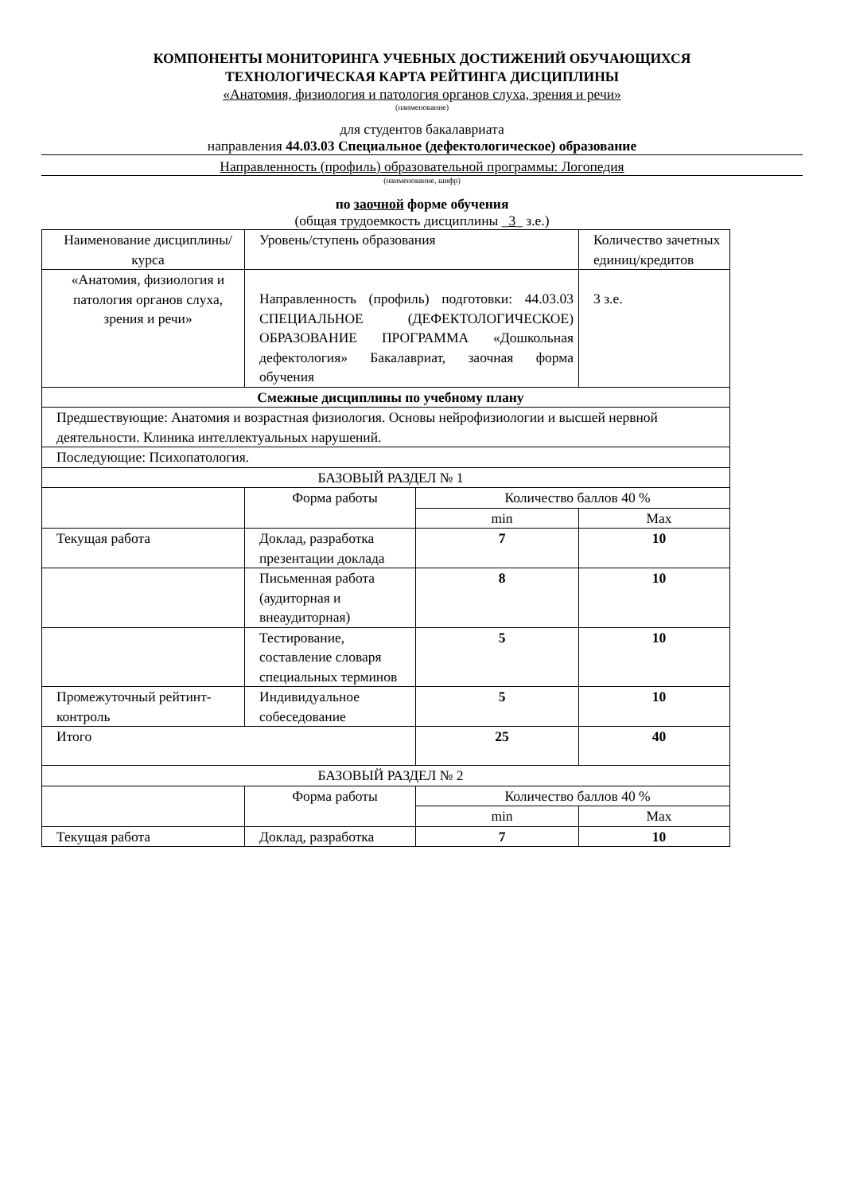КОМПОНЕНТЫ МОНИТОРИНГА УЧЕБНЫХ ДОСТИЖЕНИЙ ОБУЧАЮЩИХСЯ
ТЕХНОЛОГИЧЕСКАЯ КАРТА РЕЙТИНГА ДИСЦИПЛИНЫ
«Анатомия, физиология и патология органов слуха, зрения и речи»
(наименование)
для студентов бакалавриата
направления 44.03.03 Специальное (дефектологическое) образование
Направленность (профиль) образовательной программы: Логопедия
(наименование, шифр)
по заочной форме обучения
(общая трудоемкость дисциплины _3_ з.е.)
| Наименование дисциплины/курса | Уровень/ступень образования | | Количество зачетных единиц/кредитов |
| «Анатомия, физиология и патология органов слуха, зрения и речи» | Направленность (профиль) подготовки: 44.03.03 СПЕЦИАЛЬНОЕ (ДЕФЕКТОЛОГИЧЕСКОЕ) ОБРАЗОВАНИЕ ПРОГРАММА «Дошкольная дефектология» Бакалавриат, заочная форма обучения | | 3 з.е. |
| Смежные дисциплины по учебному плану | | | |
| Предшествующие: Анатомия и возрастная физиология. Основы нейрофизиологии и высшей нервной деятельности. Клиника интеллектуальных нарушений. | | | |
| Последующие: Психопатология. | | | |
| БАЗОВЫЙ РАЗДЕЛ № 1 | | | |
| | Форма работы | Количество баллов 40 % | |
| | | min | Max |
| Текущая работа | Доклад, разработка презентации доклада | 7 | 10 |
| | Письменная работа (аудиторная и внеаудиторная) | 8 | 10 |
| | Тестирование, составление словаря специальных терминов | 5 | 10 |
| Промежуточный рейтинт-контроль | Индивидуальное собеседование | 5 | 10 |
| Итого | | 25 | 40 |
| БАЗОВЫЙ РАЗДЕЛ № 2 | | | |
| | Форма работы | Количество баллов 40 % | |
| | | min | Max |
| Текущая работа | Доклад, разработка | 7 | 10 |